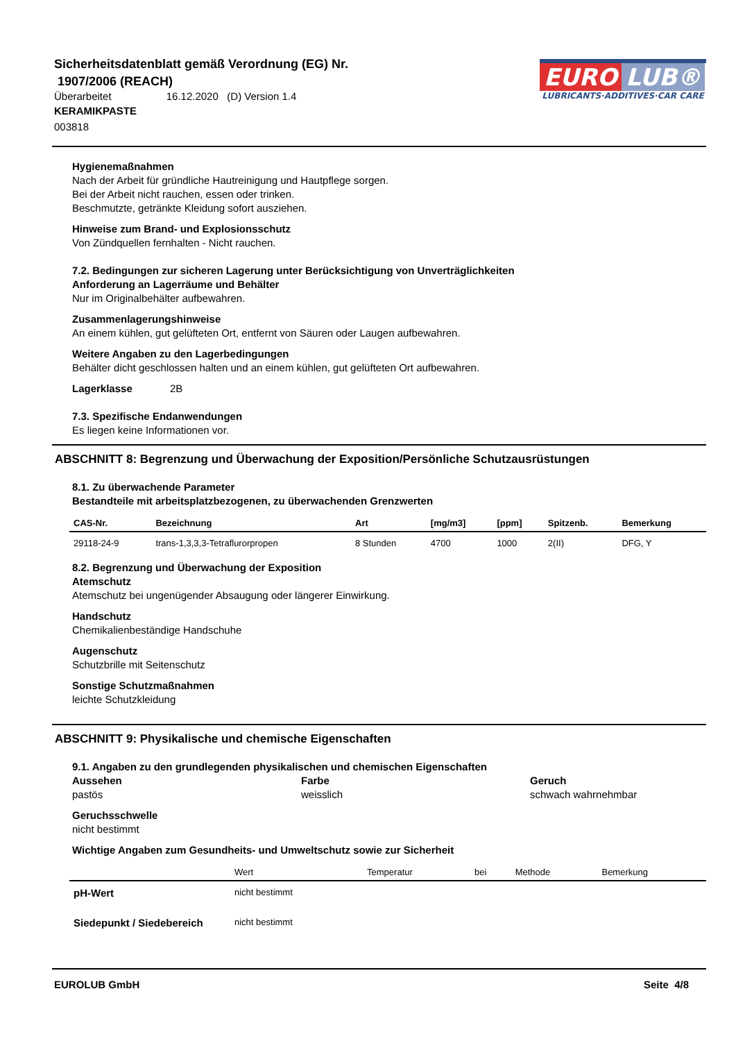Sicherheitsdatenblatt gemäß Verordnung (EG) Nr.
1907/2006 (REACH)
Überarbeitet 16.12.2020 (D) Version 1.4
KERAMIKPASTE
003818
EURO LUB®
LUBRICANTS·ADDITIVES·CAR CARE
Hygienemaßnahmen
Nach der Arbeit für gründliche Hautreinigung und Hautpflege sorgen.
Bei der Arbeit nicht rauchen, essen oder trinken.
Beschmutzte, getränkte Kleidung sofort ausziehen.
Hinweise zum Brand- und Explosionsschutz
Von Zündquellen fernhalten - Nicht rauchen.
7.2. Bedingungen zur sicheren Lagerung unter Berücksichtigung von Unverträglichkeiten
Anforderung an Lagerräume und Behälter
Nur im Originalbehälter aufbewahren.
Zusammenlagerungshinweise
An einem kühlen, gut gelüfteten Ort, entfernt von Säuren oder Laugen aufbewahren.
Weitere Angaben zu den Lagerbedingungen
Behälter dicht geschlossen halten und an einem kühlen, gut gelüfteten Ort aufbewahren.
Lagerklasse 2B
7.3. Spezifische Endanwendungen
Es liegen keine Informationen vor.
ABSCHNITT 8: Begrenzung und Überwachung der Exposition/Persönliche Schutzausrüstungen
8.1. Zu überwachende Parameter
Bestandteile mit arbeitsplatzbezogenen, zu überwachenden Grenzwerten
| CAS-Nr. | Bezeichnung | Art | [mg/m3] | [ppm] | Spitzenb. | Bemerkung |
| --- | --- | --- | --- | --- | --- | --- |
| 29118-24-9 | trans-1,3,3,3-Tetraflurorpropen | 8 Stunden | 4700 | 1000 | 2(II) | DFG, Y |
8.2. Begrenzung und Überwachung der Exposition
Atemschutz
Atemschutz bei ungenügender Absaugung oder längerer Einwirkung.
Handschutz
Chemikalienbeständige Handschuhe
Augenschutz
Schutzbrille mit Seitenschutz
Sonstige Schutzmaßnahmen
leichte Schutzkleidung
ABSCHNITT 9: Physikalische und chemische Eigenschaften
9.1. Angaben zu den grundlegenden physikalischen und chemischen Eigenschaften
Aussehen
pastös
Farbe
weisslich
Geruch
schwach wahrnehmbar
Geruchsschwelle
nicht bestimmt
Wichtige Angaben zum Gesundheits- und Umweltschutz sowie zur Sicherheit
| | Wert | Temperatur | bei | Methode | Bemerkung |
| --- | --- | --- | --- | --- | --- |
| pH-Wert | nicht bestimmt | | | | |
| Siedepunkt / Siedebereich | nicht bestimmt | | | | |
EUROLUB GmbH Seite 4/8